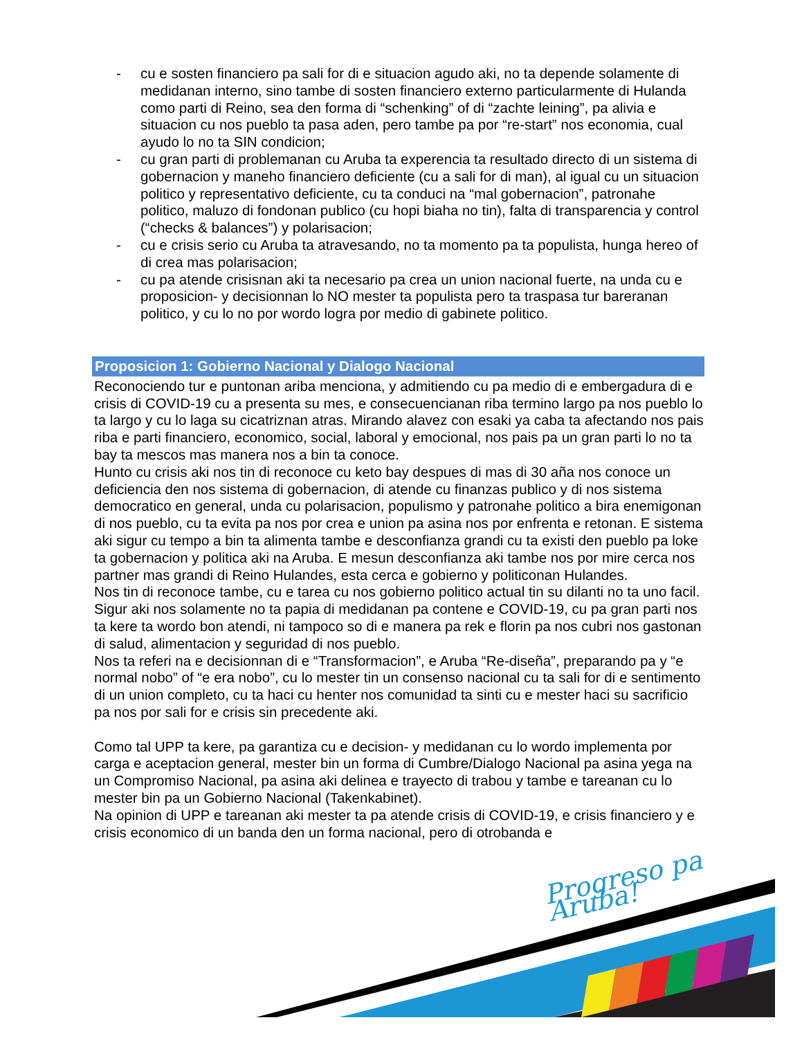- cu e sosten financiero pa sali for di e situacion agudo aki, no ta depende solamente di medidanan interno, sino tambe di sosten financiero externo particularmente di Hulanda como parti di Reino, sea den forma di “schenking” of di “zachte leining”, pa alivia e situacion cu nos pueblo ta pasa aden, pero tambe pa por “re-start” nos economia, cual ayudo lo no ta SIN condicion;
- cu gran parti di problemanan cu Aruba ta experencia ta resultado directo di un sistema di gobernacion y maneho financiero deficiente (cu a sali for di man), al igual cu un situacion politico y representativo deficiente, cu ta conduci na “mal gobernacion”, patronahe politico, maluzo di fondonan publico (cu hopi biaha no tin), falta di transparencia y control (“checks & balances”) y polarisacion;
- cu e crisis serio cu Aruba ta atravesando, no ta momento pa ta populista, hunga hereo of di crea mas polarisacion;
- cu pa atende crisisnan aki ta necesario pa crea un union nacional fuerte, na unda cu e proposicion- y decisionnan lo NO mester ta populista pero ta traspasa tur bareranan politico, y cu lo no por wordo logra por medio di gabinete politico.
Proposicion 1: Gobierno Nacional y Dialogo Nacional
Reconociendo tur e puntonan ariba menciona, y admitiendo cu pa medio di e embergadura di e crisis di COVID-19 cu a presenta su mes, e consecuencianan riba termino largo pa nos pueblo lo ta largo y cu lo laga su cicatriznan atras. Mirando alavez con esaki ya caba ta afectando nos pais riba e parti financiero, economico, social, laboral y emocional, nos pais pa un gran parti lo no ta bay ta mescos mas manera nos a bin ta conoce.
Hunto cu crisis aki nos tin di reconoce cu keto bay despues di mas di 30 aña nos conoce un deficiencia den nos sistema di gobernacion, di atende cu finanzas publico y di nos sistema democratico en general, unda cu polarisacion, populismo y patronahe politico a bira enemigonan di nos pueblo, cu ta evita pa nos por crea e union pa asina nos por enfrenta e retonan. E sistema aki sigur cu tempo a bin ta alimenta tambe e desconfianza grandi cu ta existi den pueblo pa loke ta gobernacion y politica aki na Aruba. E mesun desconfianza aki tambe nos por mire cerca nos partner mas grandi di Reino Hulandes, esta cerca e gobierno y politiconan Hulandes.
Nos tin di reconoce tambe, cu e tarea cu nos gobierno politico actual tin su dilanti no ta uno facil. Sigur aki nos solamente no ta papia di medidanan pa contene e COVID-19, cu pa gran parti nos ta kere ta wordo bon atendi, ni tampoco so di e manera pa rek e florin pa nos cubri nos gastonan di salud, alimentacion y seguridad di nos pueblo.
Nos ta referi na e decisionnan di e “Transformacion”, e Aruba “Re-diseña”, preparando pa y “e normal nobo” of “e era nobo”, cu lo mester tin un consenso nacional cu ta sali for di e sentimento di un union completo, cu ta haci cu henter nos comunidad ta sinti cu e mester haci su sacrificio pa nos por sali for e crisis sin precedente aki.
Como tal UPP ta kere, pa garantiza cu e decision- y medidanan cu lo wordo implementa por carga e aceptacion general, mester bin un forma di Cumbre/Dialogo Nacional pa asina yega na un Compromiso Nacional, pa asina aki delinea e trayecto di trabou y tambe e tareanan cu lo mester bin pa un Gobierno Nacional (Takenkabinet).
Na opinion di UPP e tareanan aki mester ta pa atende crisis di COVID-19, e crisis financiero y e crisis economico di un banda den un forma nacional, pero di otrobanda e
Progreso pa Aruba!